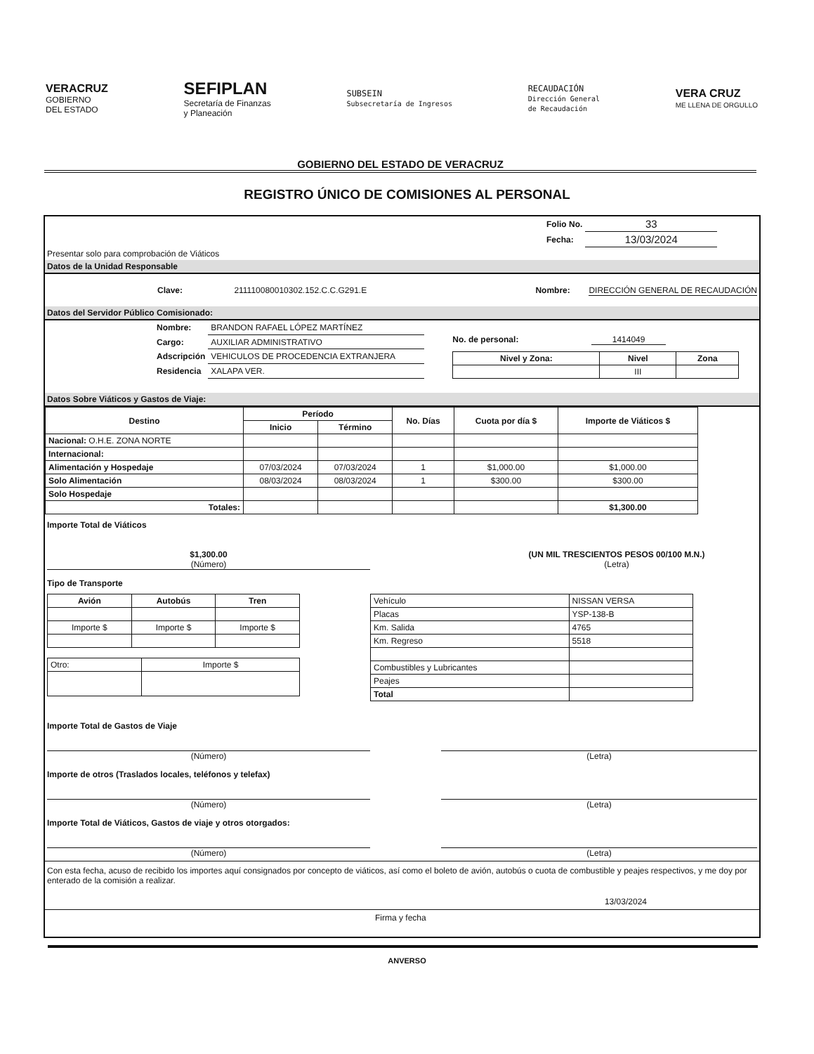VERACRUZ
GOBIERNO
DEL ESTADO
SEFIPLAN
Secretaría de Finanzas
y Planeación
SUBSEIN
Subsecretaría de Ingresos
RECAUDACIÓN
Dirección General
de Recaudación
VERA CRUZ
ME LLENA DE ORGULLO
GOBIERNO DEL ESTADO DE VERACRUZ
REGISTRO ÚNICO DE COMISIONES AL PERSONAL
| Folio No. | 33 |
| Fecha: | 13/03/2024 |
Presentar solo para comprobación de Viáticos
Datos de la Unidad Responsable
Clave: 211110080010302.152.C.C.G291.E Nombre: DIRECCIÓN GENERAL DE RECAUDACIÓN
Datos del Servidor Público Comisionado:
| Nombre: | BRANDON RAFAEL LÓPEZ MARTÍNEZ |
| Cargo: | AUXILIAR ADMINISTRATIVO |
| Adscripción | VEHICULOS DE PROCEDENCIA EXTRANJERA |
| Residencia | XALAPA VER. |
No. de personal: 1414049
| Nivel y Zona: | Nivel | Zona |
| --- | --- | --- |
| | III | |
Datos Sobre Viáticos y Gastos de Viaje:
| Destino | Período | | No. Días | Cuota por día $ | Importe de Viáticos $ |
| --- | --- | --- | --- | --- | --- |
| | Inicio | Término | | | |
| Nacional: O.H.E. ZONA NORTE | | | | | |
| Internacional: | | | | | |
| Alimentación y Hospedaje | 07/03/2024 | 07/03/2024 | 1 | $1,000.00 | $1,000.00 |
| Solo Alimentación | 08/03/2024 | 08/03/2024 | 1 | $300.00 | $300.00 |
| Solo Hospedaje | | | | | |
| Totales: | | | | | $1,300.00 |
Importe Total de Viáticos
$1,300.00
(Número) (UN MIL TRESCIENTOS PESOS 00/100 M.N.)
(Letra)
Tipo de Transporte
| Avión | Autobús | Tren |
| --- | --- | --- |
| Importe $ | Importe $ | Importe $ |
| Otro: | Importe $ |
| Vehículo | NISSAN VERSA |
| Placas | YSP-138-B |
| Km. Salida | 4765 |
| Km. Regreso | 5518 |
| Combustibles y Lubricantes | |
| Peajes | |
| Total | |
Importe Total de Gastos de Viaje
(Número) (Letra)
Importe de otros (Traslados locales, teléfonos y telefax)
(Número) (Letra)
Importe Total de Viáticos, Gastos de viaje y otros otorgados:
(Número) (Letra)
Con esta fecha, acuso de recibido los importes aquí consignados por concepto de viáticos, así como el boleto de avión, autobús o cuota de combustible y peajes respectivos, y me doy por enterado de la comisión a realizar.
13/03/2024
Firma y fecha
ANVERSO